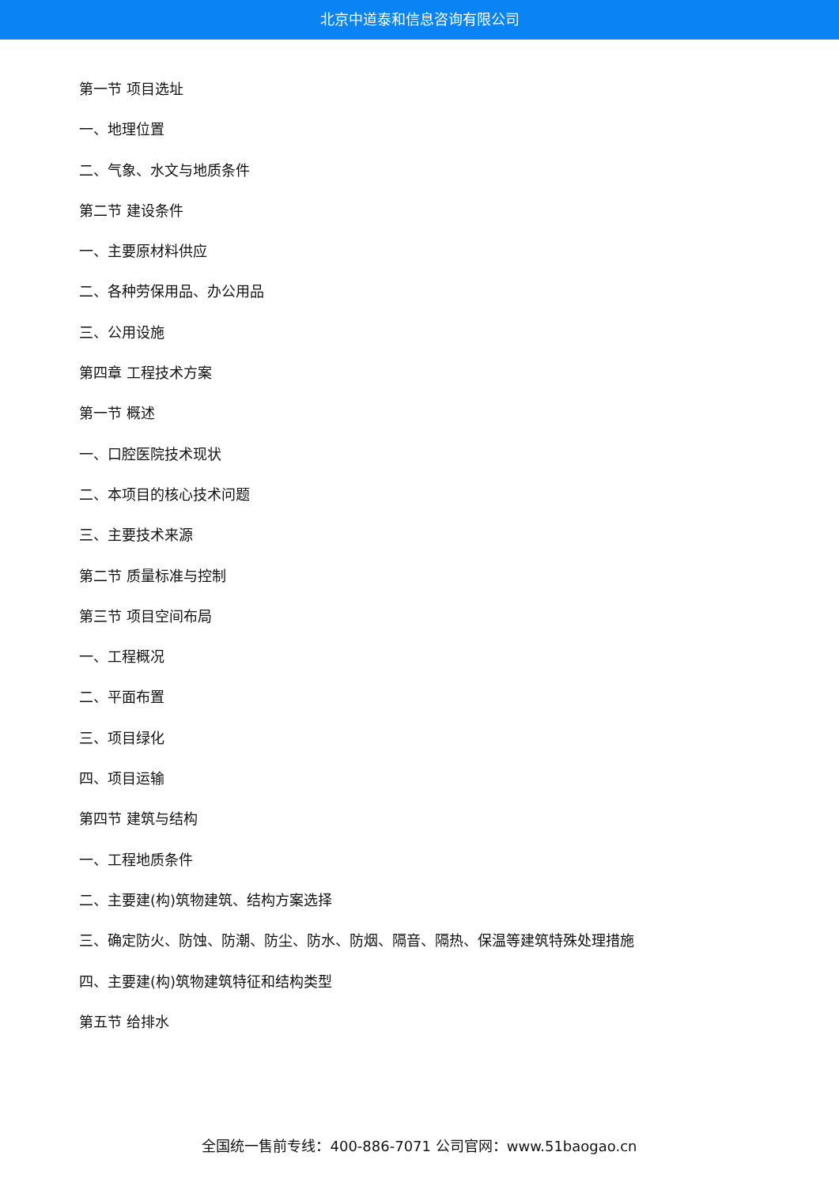北京中道泰和信息咨询有限公司
第一节 项目选址
一、地理位置
二、气象、水文与地质条件
第二节 建设条件
一、主要原材料供应
二、各种劳保用品、办公用品
三、公用设施
第四章 工程技术方案
第一节 概述
一、口腔医院技术现状
二、本项目的核心技术问题
三、主要技术来源
第二节 质量标准与控制
第三节 项目空间布局
一、工程概况
二、平面布置
三、项目绿化
四、项目运输
第四节 建筑与结构
一、工程地质条件
二、主要建(构)筑物建筑、结构方案选择
三、确定防火、防蚀、防潮、防尘、防水、防烟、隔音、隔热、保温等建筑特殊处理措施
四、主要建(构)筑物建筑特征和结构类型
第五节 给排水
全国统一售前专线：400-886-7071 公司官网：www.51baogao.cn